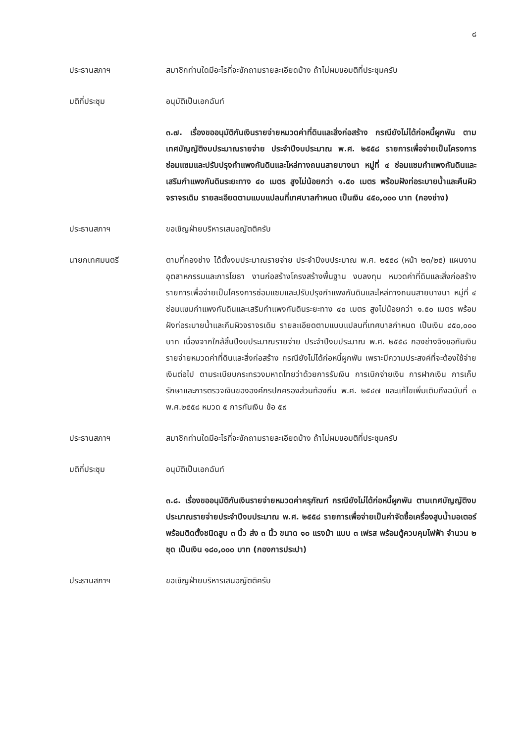๘
ประธานสภาฯ สมาชิกท่านใดมีอะไรที่จะซักถามรายละเอียดบ้าง ถ้าไม่ผมขอมติที่ประชุมครับ
มติที่ประชุม อนุมัติเป็นเอกฉันท์
๓.๗. เรื่องขออนุมัติกันเงินรายจ่ายหมวดค่าที่ดินและสิ่งก่อสร้าง กรณียังไม่ได้ก่อหนี้ผูกพัน ตามเทศบัญญัติงบประมาณรายจ่าย ประจำปีงบประมาณ พ.ศ. ๒๕๕๘ รายการเพื่อจ่ายเป็นโครงการซ่อมแซมและปรับปรุงกำแพงกันดินและไหล่ทางถนนสายบางนา หมู่ที่ ๔ ซ่อมแซมกำแพงกันดินและเสริมกำแพงกันดินระยะทาง ๔๐ เมตร สูงไม่น้อยกว่า ๑.๕๐ เมตร พร้อมฝังท่อระบายน้ำและคืนผิวจราจรเดิม รายละเอียดตามแบบแปลนที่เทศบาลกำหนด เป็นเงิน ๔๕๐,๐๐๐ บาท (กองช่าง)
ประธานสภาฯ ขอเชิญฝ่ายบริหารเสนอญัตติครับ
นายกเทศมนตรี ตามที่กองช่าง ได้ตั้งงบประมาณรายจ่าย ประจำปีงบประมาณ พ.ศ. ๒๕๕๘ (หน้า ๒๓/๒๕) แผนงานอุตสาหกรรมและการโยธา งานก่อสร้างโครงสร้างพื้นฐาน งบลงทุน หมวดค่าที่ดินและสิ่งก่อสร้าง รายการเพื่อจ่ายเป็นโครงการซ่อมแซมและปรับปรุงกำแพงกันดินและไหล่ทางถนนสายบางนา หมู่ที่ ๔ ซ่อมแซมกำแพงกันดินและเสริมกำแพงกันดินระยะทาง ๔๐ เมตร สูงไม่น้อยกว่า ๑.๕๐ เมตร พร้อมฝังท่อระบายน้ำและคืนผิวจราจรเดิม รายละเอียดตามแบบแปลนที่เทศบาลกำหนด เป็นเงิน ๔๕๐,๐๐๐ บาท เนื่องจากใกล้สิ้นปีงบประมาณรายจ่าย ประจำปีงบประมาณ พ.ศ. ๒๕๕๘ กองช่างจึงขอกันเงินรายจ่ายหมวดค่าที่ดินและสิ่งก่อสร้าง กรณียังไม่ได้ก่อหนี้ผูกพัน เพราะมีความประสงค์ที่จะต้องใช้จ่ายเงินต่อไป ตามระเบียบกระทรวงมหาดไทยว่าด้วยการรับเงิน การเบิกจ่ายเงิน การฝากเงิน การเก็บรักษาและการตรวจเงินขององค์กรปกครองส่วนท้องถิ่น พ.ศ. ๒๕๔๗ และแก้ไขเพิ่มเติมถึงฉบับที่ ๓ พ.ศ.๒๕๕๘ หมวด ๕ การกันเงิน ข้อ ๕๙
ประธานสภาฯ สมาชิกท่านใดมีอะไรที่จะซักถามรายละเอียดบ้าง ถ้าไม่ผมขอมติที่ประชุมครับ
มติที่ประชุม อนุมัติเป็นเอกฉันท์
๓.๘. เรื่องขออนุมัติกันเงินรายจ่ายหมวดค่าครุภัณฑ์ กรณียังไม่ได้ก่อหนี้ผูกพัน ตามเทศบัญญัติงบประมาณรายจ่ายประจำปีงบประมาณ พ.ศ. ๒๕๕๘ รายการเพื่อจ่ายเป็นค่าจัดซื้อเครื่องสูบน้ำมอเตอร์พร้อมติดตั้งชนิดสูบ ๓ นิ้ว ส่ง ๓ นิ้ว ขนาด ๑๐ แรงม้า แบบ ๓ เฟรส พร้อมตู้ควบคุมไฟฟ้า จำนวน ๒ ชุด เป็นเงิน ๑๘๐,๐๐๐ บาท (กองการประปา)
ประธานสภาฯ ขอเชิญฝ่ายบริหารเสนอญัตติครับ